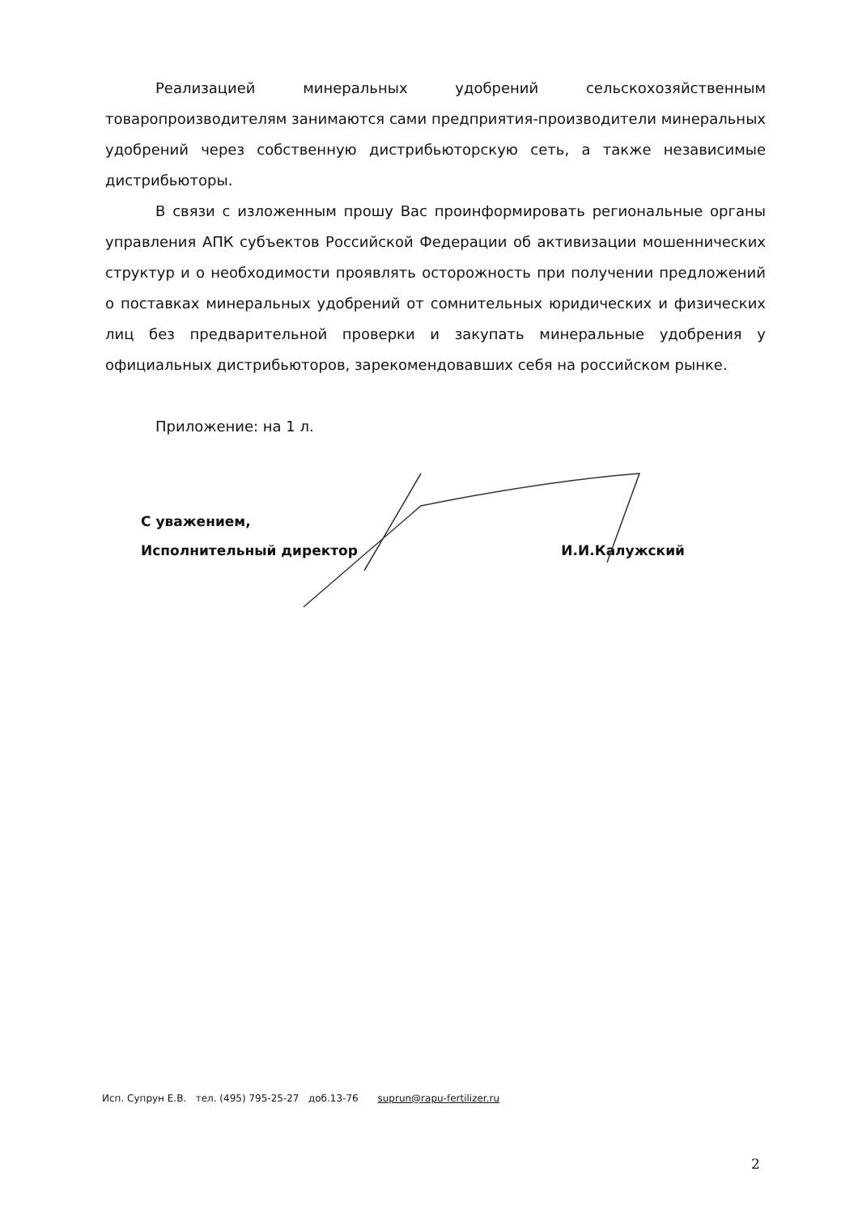Реализацией минеральных удобрений сельскохозяйственным товаропроизводителям занимаются сами предприятия-производители минеральных удобрений через собственную дистрибьюторскую сеть, а также независимые дистрибьюторы.
В связи с изложенным прошу Вас проинформировать региональные органы управления АПК субъектов Российской Федерации об активизации мошеннических структур и о необходимости проявлять осторожность при получении предложений о поставках минеральных удобрений от сомнительных юридических и физических лиц без предварительной проверки и закупать минеральные удобрения у официальных дистрибьюторов, зарекомендовавших себя на российском рынке.
Приложение: на 1 л.
С уважением,
Исполнительный директор
И.И.Калужский
Исп. Супрун Е.В. тел. (495) 795-25-27 доб.13-76 suprun@rapu-fertilizer.ru
2